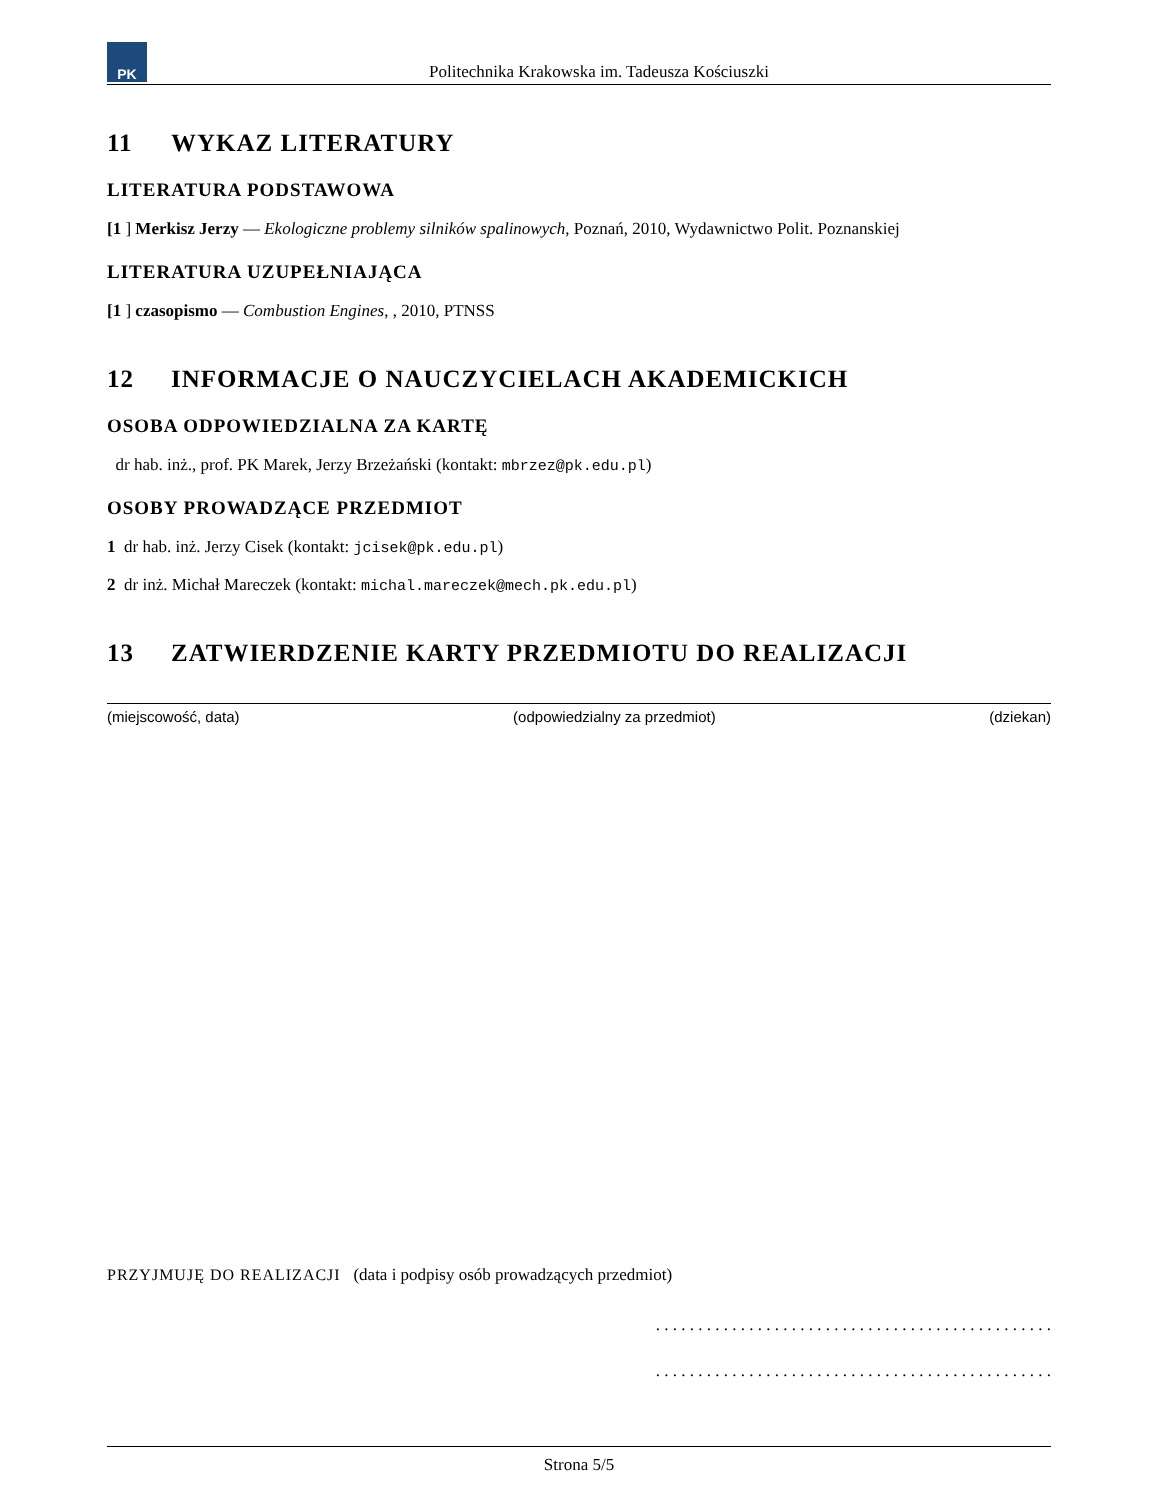PK
Politechnika Krakowska im. Tadeusza Kościuszki
11 WYKAZ LITERATURY
LITERATURA PODSTAWOWA
[1 ] Merkisz Jerzy — Ekologiczne problemy silników spalinowych, Poznań, 2010, Wydawnictwo Polit. Poznanskiej
LITERATURA UZUPEŁNIAJĄCA
[1 ] czasopismo — Combustion Engines, , 2010, PTNSS
12 INFORMACJE O NAUCZYCIELACH AKADEMICKICH
OSOBA ODPOWIEDZIALNA ZA KARTĘ
dr hab. inż., prof. PK Marek, Jerzy Brzeżański (kontakt: mbrzez@pk.edu.pl)
OSOBY PROWADZĄCE PRZEDMIOT
1 dr hab. inż. Jerzy Cisek (kontakt: jcisek@pk.edu.pl)
2 dr inż. Michał Mareczek (kontakt: michal.mareczek@mech.pk.edu.pl)
13 ZATWIERDZENIE KARTY PRZEDMIOTU DO REALIZACJI
(miejscowość, data) (odpowiedzialny za przedmiot) (dziekan)
PRZYJMUJĘ DO REALIZACJI (data i podpisy osób prowadzących przedmiot)
. . . . . . . . . . . . . . . . . . . . . . . . . . . . . . . . . . . . . . . . . . . . . . .
. . . . . . . . . . . . . . . . . . . . . . . . . . . . . . . . . . . . . . . . . . . . . . .
Strona 5/5